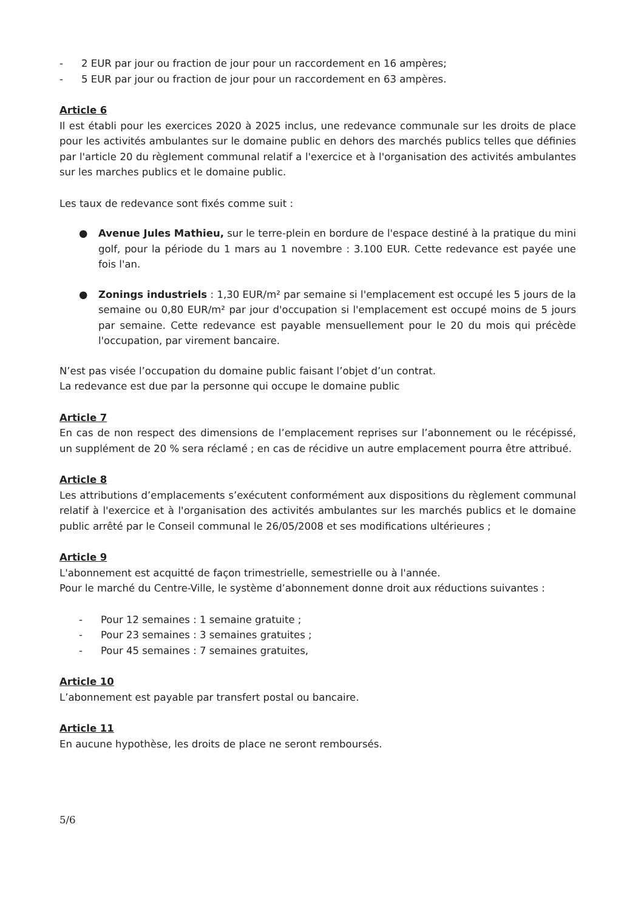- 2 EUR par jour ou fraction de jour pour un raccordement en 16 ampères;
- 5 EUR par jour ou fraction de jour pour un raccordement en 63 ampères.
Article 6
Il est établi pour les exercices 2020 à 2025 inclus, une redevance communale sur les droits de place pour les activités ambulantes sur le domaine public en dehors des marchés publics telles que définies par l'article 20 du règlement communal relatif a l'exercice et à l'organisation des activités ambulantes sur les marches publics et le domaine public.
Les taux de redevance sont fixés comme suit :
● Avenue Jules Mathieu, sur le terre-plein en bordure de l'espace destiné à la pratique du mini golf, pour la période du 1 mars au 1 novembre : 3.100 EUR. Cette redevance est payée une fois l'an.
● Zonings industriels : 1,30 EUR/m² par semaine si l'emplacement est occupé les 5 jours de la semaine ou 0,80 EUR/m² par jour d'occupation si l'emplacement est occupé moins de 5 jours par semaine. Cette redevance est payable mensuellement pour le 20 du mois qui précède l'occupation, par virement bancaire.
N’est pas visée l’occupation du domaine public faisant l’objet d’un contrat.
La redevance est due par la personne qui occupe le domaine public
Article 7
En cas de non respect des dimensions de l’emplacement reprises sur l’abonnement ou le récépissé, un supplément de 20 % sera réclamé ; en cas de récidive un autre emplacement pourra être attribué.
Article 8
Les attributions d’emplacements s’exécutent conformément aux dispositions du règlement communal relatif à l'exercice et à l'organisation des activités ambulantes sur les marchés publics et le domaine public arrêté par le Conseil communal le 26/05/2008 et ses modifications ultérieures ;
Article 9
L'abonnement est acquitté de façon trimestrielle, semestrielle ou à l'année.
Pour le marché du Centre-Ville, le système d’abonnement donne droit aux réductions suivantes :
- Pour 12 semaines : 1 semaine gratuite ;
- Pour 23 semaines : 3 semaines gratuites ;
- Pour 45 semaines : 7 semaines gratuites,
Article 10
L’abonnement est payable par transfert postal ou bancaire.
Article 11
En aucune hypothèse, les droits de place ne seront remboursés.
5/6